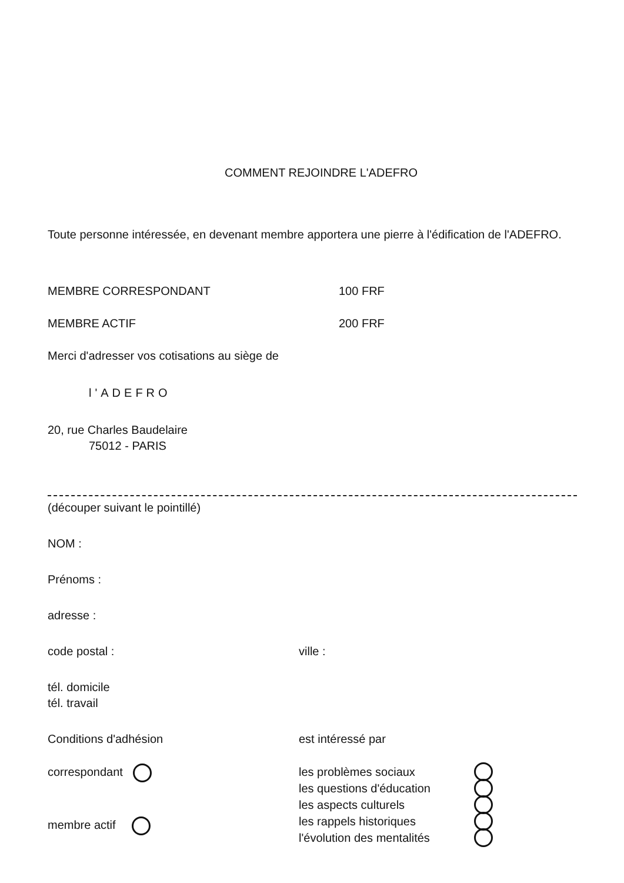COMMENT REJOINDRE L'ADEFRO
Toute personne intéressée, en devenant membre apportera une pierre à l'édification de l'ADEFRO.
MEMBRE CORRESPONDANT 100 FRF
MEMBRE ACTIF 200 FRF
Merci d'adresser vos cotisations au siège de
l'ADEFRO
20, rue Charles Baudelaire
75012 - PARIS
(découper suivant le pointillé)
NOM :
Prénoms :
adresse :
code postal : ville :
tél. domicile
tél. travail
Conditions d'adhésion est intéressé par
correspondant
membre actif
les problèmes sociaux
les questions d'éducation
les aspects culturels
les rappels historiques
l'évolution des mentalités